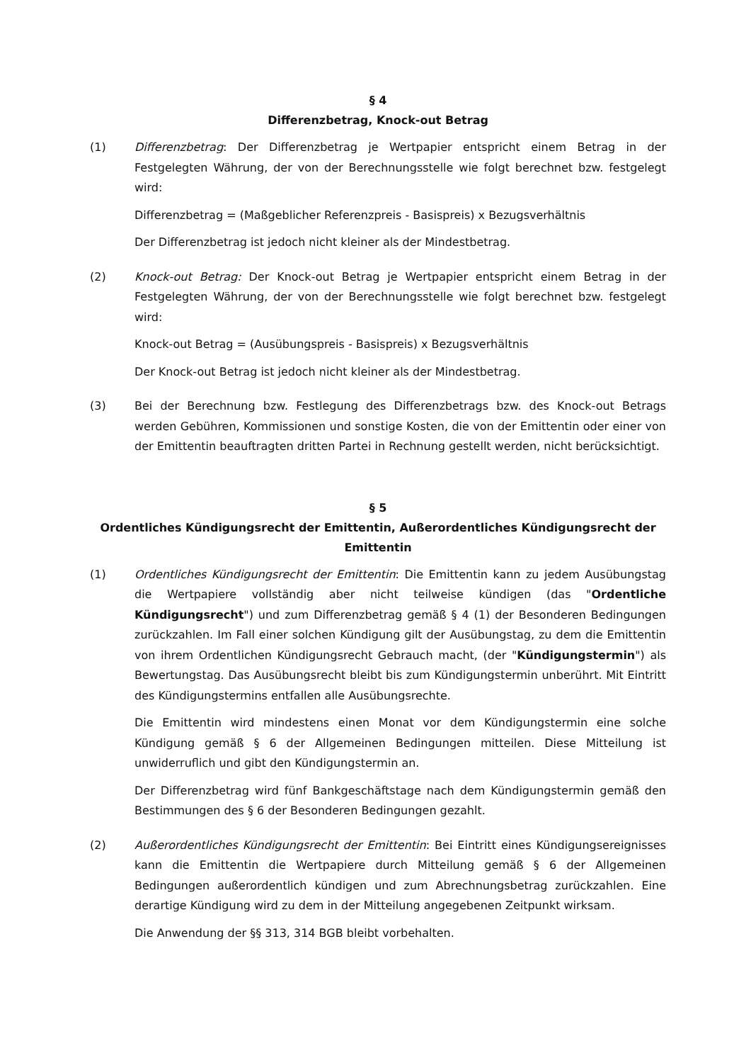§ 4
Differenzbetrag, Knock-out Betrag
(1) Differenzbetrag: Der Differenzbetrag je Wertpapier entspricht einem Betrag in der Festgelegten Währung, der von der Berechnungsstelle wie folgt berechnet bzw. festgelegt wird:
Differenzbetrag = (Maßgeblicher Referenzpreis - Basispreis) x Bezugsverhältnis
Der Differenzbetrag ist jedoch nicht kleiner als der Mindestbetrag.
(2) Knock-out Betrag: Der Knock-out Betrag je Wertpapier entspricht einem Betrag in der Festgelegten Währung, der von der Berechnungsstelle wie folgt berechnet bzw. festgelegt wird:
Knock-out Betrag = (Ausübungspreis - Basispreis) x Bezugsverhältnis
Der Knock-out Betrag ist jedoch nicht kleiner als der Mindestbetrag.
(3) Bei der Berechnung bzw. Festlegung des Differenzbetrags bzw. des Knock-out Betrags werden Gebühren, Kommissionen und sonstige Kosten, die von der Emittentin oder einer von der Emittentin beauftragten dritten Partei in Rechnung gestellt werden, nicht berücksichtigt.
§ 5
Ordentliches Kündigungsrecht der Emittentin, Außerordentliches Kündigungsrecht der Emittentin
(1) Ordentliches Kündigungsrecht der Emittentin: Die Emittentin kann zu jedem Ausübungstag die Wertpapiere vollständig aber nicht teilweise kündigen (das "Ordentliche Kündigungsrecht") und zum Differenzbetrag gemäß § 4 (1) der Besonderen Bedingungen zurückzahlen. Im Fall einer solchen Kündigung gilt der Ausübungstag, zu dem die Emittentin von ihrem Ordentlichen Kündigungsrecht Gebrauch macht, (der "Kündigungstermin") als Bewertungstag. Das Ausübungsrecht bleibt bis zum Kündigungstermin unberührt. Mit Eintritt des Kündigungstermins entfallen alle Ausübungsrechte.
Die Emittentin wird mindestens einen Monat vor dem Kündigungstermin eine solche Kündigung gemäß § 6 der Allgemeinen Bedingungen mitteilen. Diese Mitteilung ist unwiderruflich und gibt den Kündigungstermin an.
Der Differenzbetrag wird fünf Bankgeschäftstage nach dem Kündigungstermin gemäß den Bestimmungen des § 6 der Besonderen Bedingungen gezahlt.
(2) Außerordentliches Kündigungsrecht der Emittentin: Bei Eintritt eines Kündigungsereignisses kann die Emittentin die Wertpapiere durch Mitteilung gemäß § 6 der Allgemeinen Bedingungen außerordentlich kündigen und zum Abrechnungsbetrag zurückzahlen. Eine derartige Kündigung wird zu dem in der Mitteilung angegebenen Zeitpunkt wirksam.
Die Anwendung der §§ 313, 314 BGB bleibt vorbehalten.